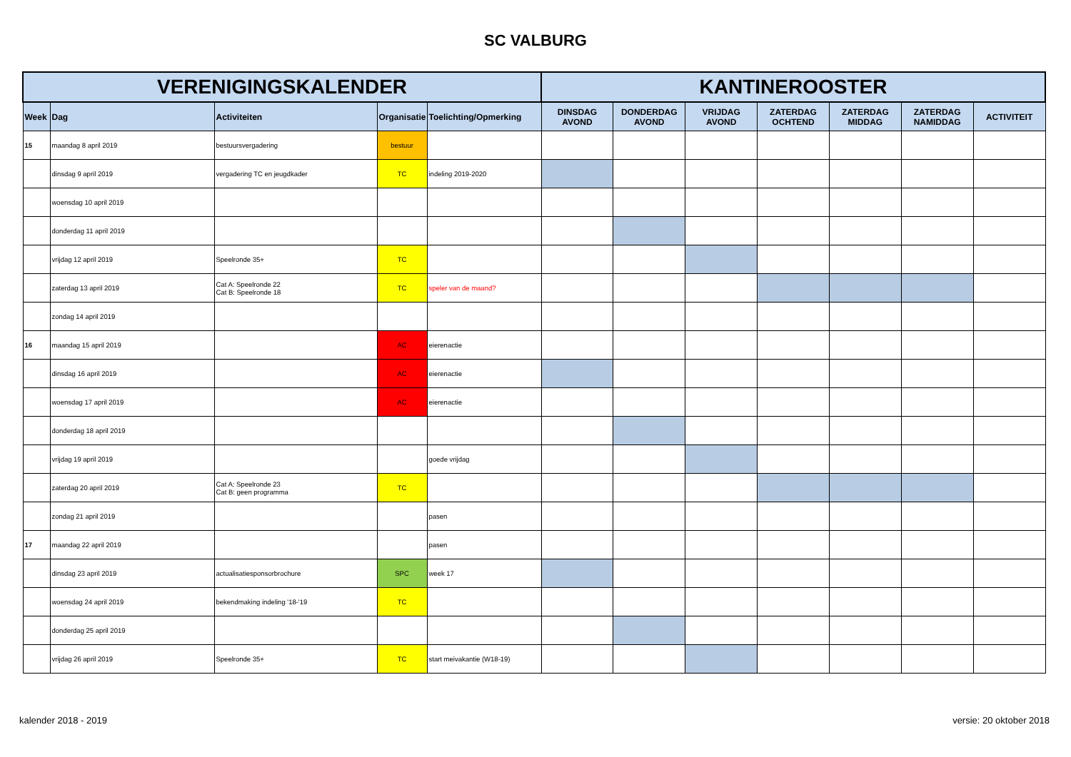SC VALBURG
| VERENIGINGSKALENDER | | | | | KANTINEROOSTER | | | | | | |
| --- | --- | --- | --- | --- | --- | --- | --- | --- | --- | --- | --- |
| Week | Dag | Activiteiten | Organisatie | Toelichting/Opmerking | DINSDAG AVOND | DONDERDAG AVOND | VRIJDAG AVOND | ZATERDAG OCHTEND | ZATERDAG MIDDAG | ZATERDAG NAMIDDAG | ACTIVITEIT |
| 15 | maandag 8 april 2019 | bestuursvergadering | bestuur | | | | | | | | |
| | dinsdag 9 april 2019 | vergadering TC en jeugdkader | TC | indeling 2019-2020 | | | | | | | |
| | woensdag 10 april 2019 | | | | | | | | | | |
| | donderdag 11 april 2019 | | | | | | | | | | |
| | vrijdag 12 april 2019 | Speelronde 35+ | TC | | | | | | | | |
| | zaterdag 13 april 2019 | Cat A: Speelronde 22 Cat B: Speelronde 18 | TC | speler van de maand? | | | | | | | |
| | zondag 14 april 2019 | | | | | | | | | | |
| 16 | maandag 15 april 2019 | | AC | eierenactie | | | | | | | |
| | dinsdag 16 april 2019 | | AC | eierenactie | | | | | | | |
| | woensdag 17 april 2019 | | AC | eierenactie | | | | | | | |
| | donderdag 18 april 2019 | | | | | | | | | | |
| | vrijdag 19 april 2019 | | | goede vrijdag | | | | | | | |
| | zaterdag 20 april 2019 | Cat A: Speelronde 23 Cat B: geen programma | TC | | | | | | | | |
| | zondag 21 april 2019 | | | pasen | | | | | | | |
| 17 | maandag 22 april 2019 | | | pasen | | | | | | | |
| | dinsdag 23 april 2019 | actualisatiesponsorbrochure | SPC | week 17 | | | | | | | |
| | woensdag 24 april 2019 | bekendmaking indeling '18-'19 | TC | | | | | | | | |
| | donderdag 25 april 2019 | | | | | | | | | | |
| | vrijdag 26 april 2019 | Speelronde 35+ | TC | start meivakantie (W18-19) | | | | | | | |
kalender 2018 - 2019 versie: 20 oktober 2018